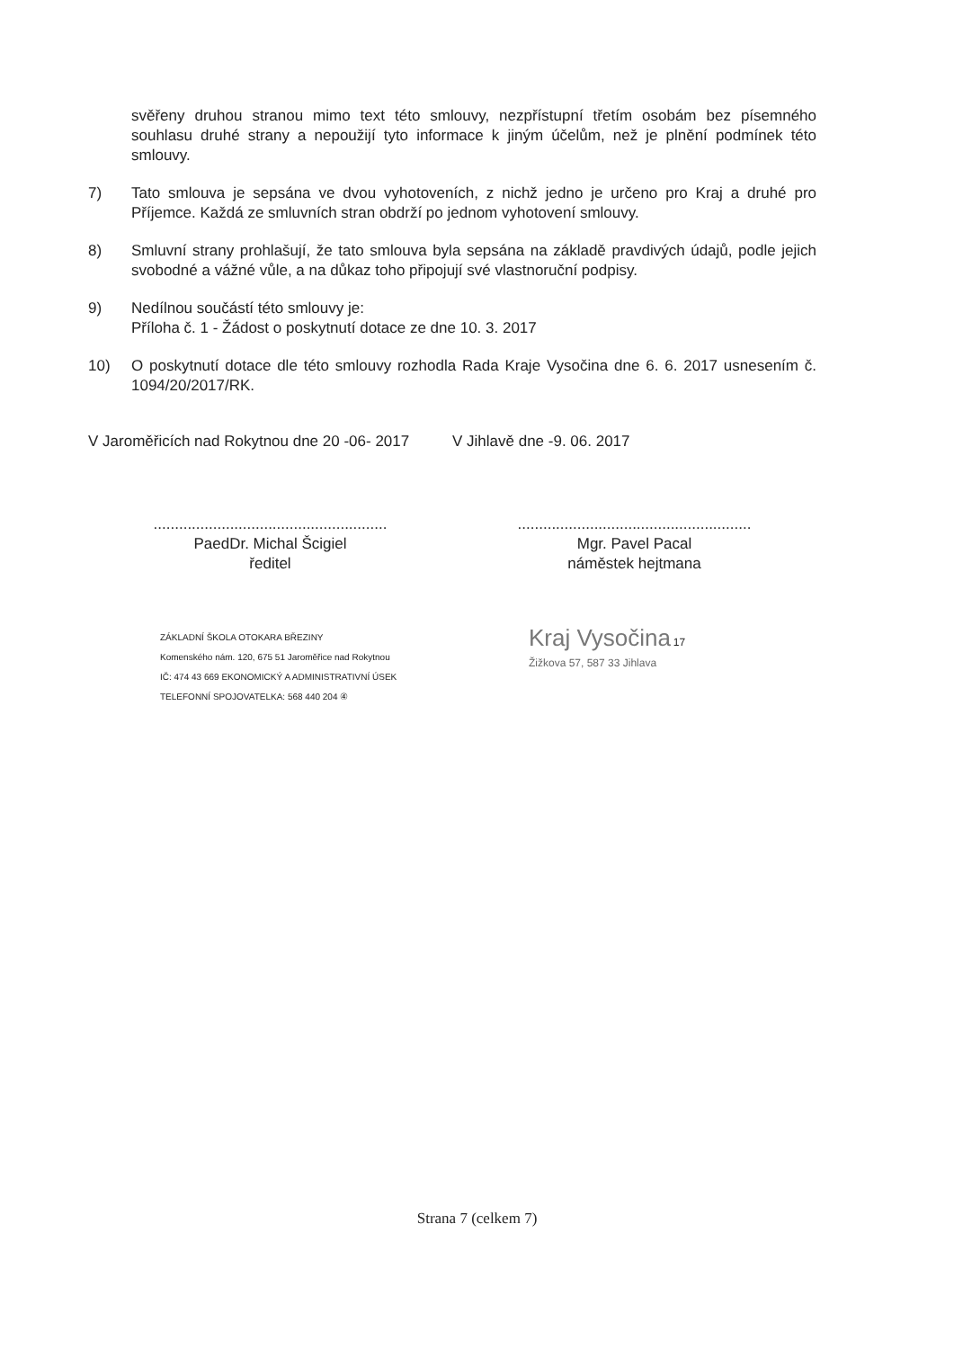svěřeny druhou stranou mimo text této smlouvy, nezpřístupní třetím osobám bez písemného souhlasu druhé strany a nepoužijí tyto informace k jiným účelům, než je plnění podmínek této smlouvy.
7) Tato smlouva je sepsána ve dvou vyhotoveních, z nichž jedno je určeno pro Kraj a druhé pro Příjemce. Každá ze smluvních stran obdrží po jednom vyhotovení smlouvy.
8) Smluvní strany prohlašují, že tato smlouva byla sepsána na základě pravdivých údajů, podle jejich svobodné a vážné vůle, a na důkaz toho připojují své vlastnoruční podpisy.
9) Nedílnou součástí této smlouvy je:
Příloha č. 1 - Žádost o poskytnutí dotace ze dne 10. 3. 2017
10) O poskytnutí dotace dle této smlouvy rozhodla Rada Kraje Vysočina dne 6. 6. 2017 usnesením č. 1094/20/2017/RK.
V Jaroměřicích nad Rokytnou dne 20 -06- 2017
.......................................................
PaedDr. Michal Šcigiel
ředitel
V Jihlavě dne -9. 06. 2017
.......................................................
Mgr. Pavel Pacal
náměstek hejtmana
ZÁKLADNÍ ŠKOLA OTOKARA BŘEZINY
Komenského nám. 120, 675 51 Jaroměřice nad Rokytnou
IČ: 474 43 669 EKONOMICKÝ A ADMINISTRATIVNÍ ÚSEK
TELEFONNÍ SPOJOVATELKA: 568 440 204 ④
Kraj Vysočina 17
Žižkova 57, 587 33 Jihlava
Strana 7 (celkem 7)